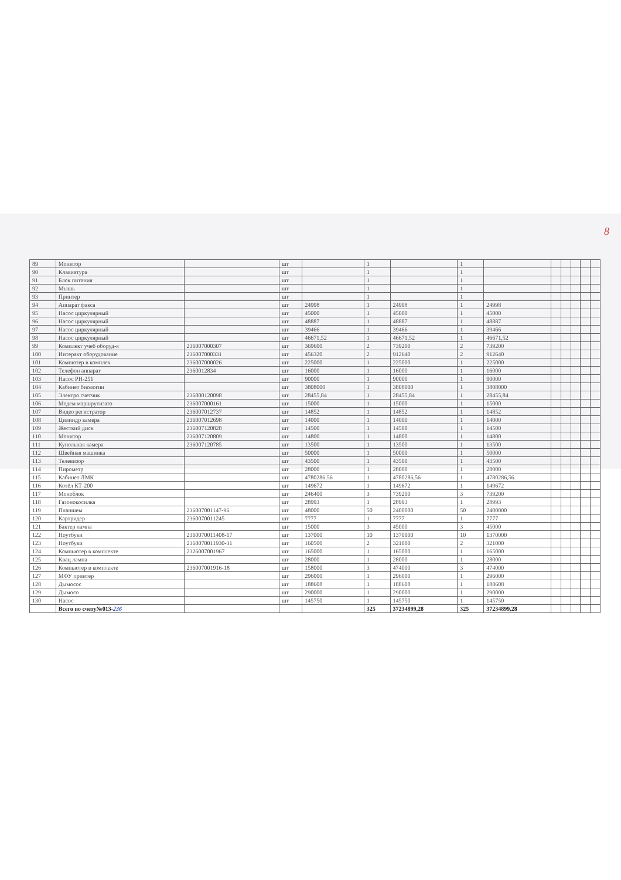8
| 89 | Монитор | | шт | | 1 | | 1 | | | | | | |
| 90 | Клавиатура | | шт | | 1 | | 1 | | | | | | |
| 91 | Блок питания | | шт | | 1 | | 1 | | | | | | |
| 92 | Мышь | | шт | | 1 | | 1 | | | | | | |
| 93 | Принтер | | шт | | 1 | | 1 | | | | | | |
| 94 | Аппарат факса | | шт | 24998 | 1 | 24998 | 1 | 24998 | | | | | |
| 95 | Насос циркулярный | | шт | 45000 | 1 | 45000 | 1 | 45000 | | | | | |
| 96 | Насос циркулярный | | шт | 48887 | 1 | 48887 | 1 | 48887 | | | | | |
| 97 | Насос циркулярный | | шт | 39466 | 1 | 39466 | 1 | 39466 | | | | | |
| 98 | Насос циркулярный | | шт | 46671,52 | 1 | 46671,52 | 1 | 46671,52 | | | | | |
| 99 | Комплект учеб оборуд-я | 236007000307 | шт | 369600 | 2 | 739200 | 2 | 739200 | | | | | |
| 100 | Интеракт оборудование | 236007000331 | шт | 456320 | 2 | 912640 | 2 | 912640 | | | | | |
| 101 | Компютер в комплек | 236007000026 | шт | 225000 | 1 | 225000 | 1 | 225000 | | | | | |
| 102 | Телефон аппарат | 2360012834 | шт | 16000 | 1 | 16000 | 1 | 16000 | | | | | |
| 103 | Насос PH-251 | | шт | 90000 | 1 | 90000 | 1 | 90000 | | | | | |
| 104 | Кабинет биологии | | шт | 3808000 | 1 | 3808000 | 1 | 3808000 | | | | | |
| 105 | Электро счетчик | 236000120098 | шт | 28455,84 | 1 | 28455,84 | 1 | 28455,84 | | | | | |
| 106 | Модем маршрутизато | 236007000161 | шт | 15000 | 1 | 15000 | 1 | 15000 | | | | | |
| 107 | Видео регистратор | 236007012737 | шт | 14852 | 1 | 14852 | 1 | 14852 | | | | | |
| 108 | Цилиндр камера | 236007012698 | шт | 14000 | 1 | 14000 | 1 | 14000 | | | | | |
| 109 | Жесткий диск | 236007120828 | шт | 14500 | 1 | 14500 | 1 | 14500 | | | | | |
| 110 | Монитор | 236007120809 | шт | 14800 | 1 | 14800 | 1 | 14800 | | | | | |
| 111 | Купольная камера | 236007120785 | шт | 13500 | 1 | 13500 | 1 | 13500 | | | | | |
| 112 | Швейная машинка | | шт | 50000 | 1 | 50000 | 1 | 50000 | | | | | |
| 113 | Телевизор | | шт | 43500 | 1 | 43500 | 1 | 43500 | | | | | |
| 114 | Пирометр | | шт | 28000 | 1 | 28000 | 1 | 28000 | | | | | |
| 115 | Кабинет ЛМК | | шт | 4780286,56 | 1 | 4780286,56 | 1 | 4780286,56 | | | | | |
| 116 | Котёл КТ-200 | | шт | 149672 | 1 | 149672 | 1 | 149672 | | | | | |
| 117 | Моноблок | | шт | 246400 | 3 | 739200 | 3 | 739200 | | | | | |
| 118 | Газонокосилка | | шт | 28993 | 1 | 28993 | 1 | 28993 | | | | | |
| 119 | Планшеы | 236007001147-96 | шт | 48000 | 50 | 2400000 | 50 | 2400000 | | | | | |
| 120 | Картридер | 2360070011245 | шт | 7777 | 1 | 7777 | 1 | 7777 | | | | | |
| 121 | Бактер лампа | | шт | 15000 | 3 | 45000 | 3 | 45000 | | | | | |
| 122 | Ноутбуки | 2360070011408-17 | шт | 137000 | 10 | 1370000 | 10 | 1370000 | | | | | |
| 123 | Ноутбуки | 2360070011930-31 | шт | 160500 | 2 | 321000 | 2 | 321000 | | | | | |
| 124 | Компьютер в комплекте | 2326007001967 | шт | 165000 | 1 | 165000 | 1 | 165000 | | | | | |
| 125 | Квац лампа | | шт | 28000 | 1 | 28000 | 1 | 28000 | | | | | |
| 126 | Компьютер в комплекте | 236007001916-18 | шт | 158000 | 3 | 474000 | 3 | 474000 | | | | | |
| 127 | МФУ принтер | | шт | 296000 | 1 | 296000 | 1 | 296000 | | | | | |
| 128 | Дымосос | | шт | 188608 | 1 | 188608 | 1 | 188608 | | | | | |
| 129 | Дымосо | | шт | 290000 | 1 | 290000 | 1 | 290000 | | | | | |
| 130 | Насос | | шт | 145750 | 1 | 145750 | 1 | 145750 | | | | | |
| | Всего по счету№013- 236 | | | | 325 | 37234899,28 | 325 | 37234899,28 | | | | | |